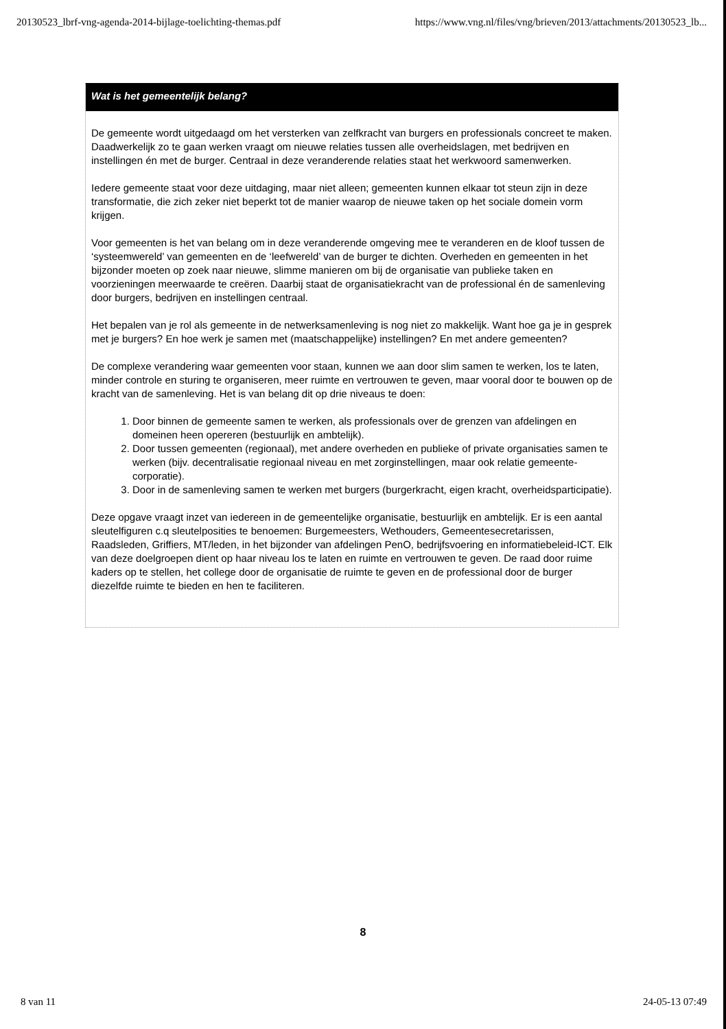20130523_lbrf-vng-agenda-2014-bijlage-toelichting-themas.pdf https://www.vng.nl/files/vng/brieven/2013/attachments/20130523_lb...
Wat is het gemeentelijk belang?
De gemeente wordt uitgedaagd om het versterken van zelfkracht van burgers en professionals concreet te maken. Daadwerkelijk zo te gaan werken vraagt om nieuwe relaties tussen alle overheidslagen, met bedrijven en instellingen én met de burger. Centraal in deze veranderende relaties staat het werkwoord samenwerken.
Iedere gemeente staat voor deze uitdaging, maar niet alleen; gemeenten kunnen elkaar tot steun zijn in deze transformatie, die zich zeker niet beperkt tot de manier waarop de nieuwe taken op het sociale domein vorm krijgen.
Voor gemeenten is het van belang om in deze veranderende omgeving mee te veranderen en de kloof tussen de ‘systeemwereld’ van gemeenten en de ‘leefwereld’ van de burger te dichten. Overheden en gemeenten in het bijzonder moeten op zoek naar nieuwe, slimme manieren om bij de organisatie van publieke taken en voorzieningen meerwaarde te creëren. Daarbij staat de organisatiekracht van de professional én de samenleving door burgers, bedrijven en instellingen centraal.
Het bepalen van je rol als gemeente in de netwerksamenleving is nog niet zo makkelijk. Want hoe ga je in gesprek met je burgers? En hoe werk je samen met (maatschappelijke) instellingen? En met andere gemeenten?
De complexe verandering waar gemeenten voor staan, kunnen we aan door slim samen te werken, los te laten, minder controle en sturing te organiseren, meer ruimte en vertrouwen te geven, maar vooral door te bouwen op de kracht van de samenleving. Het is van belang dit op drie niveaus te doen:
1. Door binnen de gemeente samen te werken, als professionals over de grenzen van afdelingen en domeinen heen opereren (bestuurlijk en ambtelijk).
2. Door tussen gemeenten (regionaal), met andere overheden en publieke of private organisaties samen te werken (bijv. decentralisatie regionaal niveau en met zorginstellingen, maar ook relatie gemeente-corporatie).
3. Door in de samenleving samen te werken met burgers (burgerkracht, eigen kracht, overheidsparticipatie).
Deze opgave vraagt inzet van iedereen in de gemeentelijke organisatie, bestuurlijk en ambtelijk. Er is een aantal sleutelfiguren c.q sleutelposities te benoemen: Burgemeesters, Wethouders, Gemeentesecretarissen, Raadsleden, Griffiers, MT/leden, in het bijzonder van afdelingen PenO, bedrijfsvoering en informatiebeleid-ICT. Elk van deze doelgroepen dient op haar niveau los te laten en ruimte en vertrouwen te geven. De raad door ruime kaders op te stellen, het college door de organisatie de ruimte te geven en de professional door de burger diezelfde ruimte te bieden en hen te faciliteren.
8
8 van 11 24-05-13 07:49